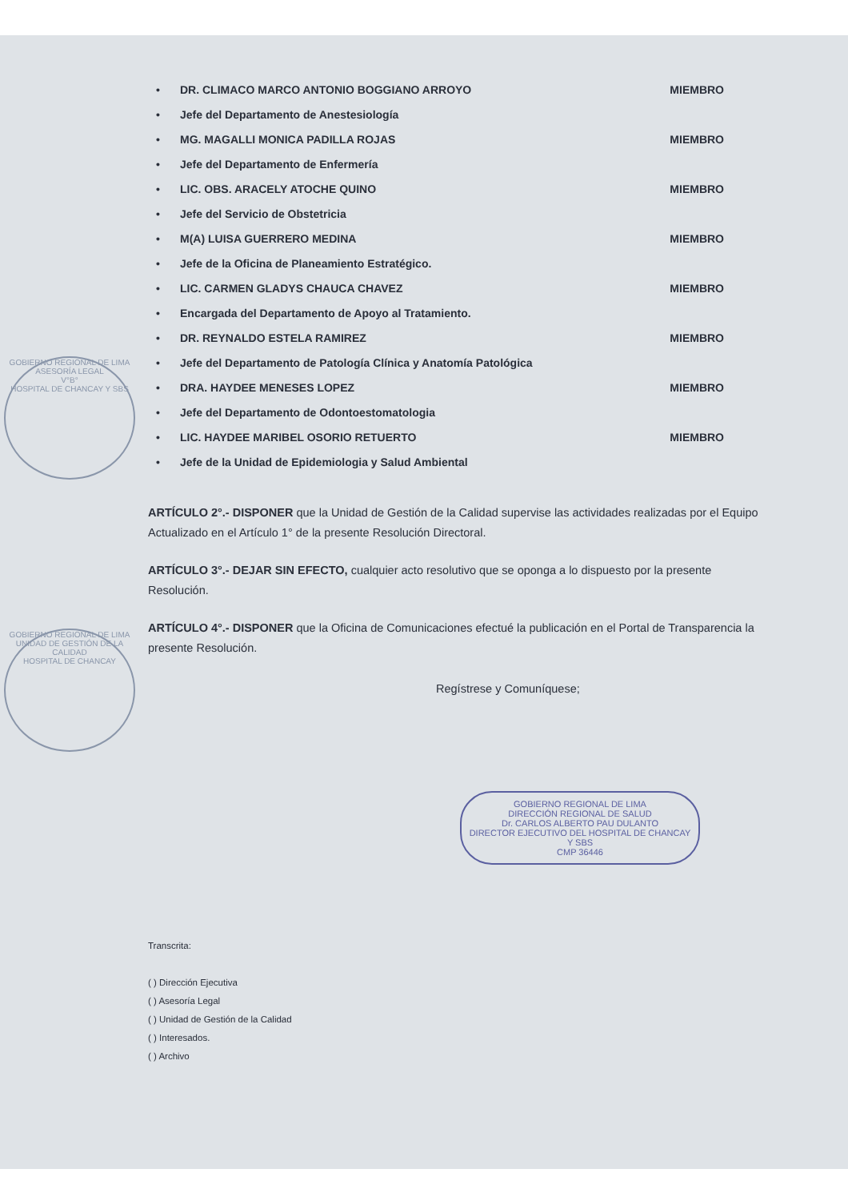• DR. CLIMACO MARCO ANTONIO BOGGIANO ARROYO MIEMBRO
• Jefe del Departamento de Anestesiología
• MG. MAGALLI MONICA PADILLA ROJAS MIEMBRO
• Jefe del Departamento de Enfermería
• LIC. OBS. ARACELY ATOCHE QUINO MIEMBRO
• Jefe del Servicio de Obstetricia
• M(A) LUISA GUERRERO MEDINA MIEMBRO
• Jefe de la Oficina de Planeamiento Estratégico.
• LIC. CARMEN GLADYS CHAUCA CHAVEZ MIEMBRO
• Encargada del Departamento de Apoyo al Tratamiento.
• DR. REYNALDO ESTELA RAMIREZ MIEMBRO
• Jefe del Departamento de Patología Clínica y Anatomía Patológica
• DRA. HAYDEE MENESES LOPEZ MIEMBRO
• Jefe del Departamento de Odontoestomatologia
• LIC. HAYDEE MARIBEL OSORIO RETUERTO MIEMBRO
• Jefe de la Unidad de Epidemiologia y Salud Ambiental
ARTÍCULO 2°.- DISPONER que la Unidad de Gestión de la Calidad supervise las actividades realizadas por el Equipo Actualizado en el Artículo 1° de la presente Resolución Directoral.
ARTÍCULO 3°.- DEJAR SIN EFECTO, cualquier acto resolutivo que se oponga a lo dispuesto por la presente Resolución.
ARTÍCULO 4°.- DISPONER que la Oficina de Comunicaciones efectué la publicación en el Portal de Transparencia la presente Resolución.
Regístrese y Comuníquese;
GOBIERNO REGIONAL DE LIMA
DIRECCIÓN REGIONAL DE SALUD
Dr. CARLOS ALBERTO PAU DULANTO
DIRECTOR EJECUTIVO DEL HOSPITAL DE CHANCAY Y SBS
CMP 36446
Transcrita:
( ) Dirección Ejecutiva
( ) Asesoría Legal
( ) Unidad de Gestión de la Calidad
( ) Interesados.
( ) Archivo
GOBIERNO REGIONAL DE LIMA
ASESORÍA LEGAL
V°B°
HOSPITAL DE CHANCAY Y SBS
GOBIERNO REGIONAL DE LIMA
UNIDAD DE GESTIÓN DE LA CALIDAD
HOSPITAL DE CHANCAY